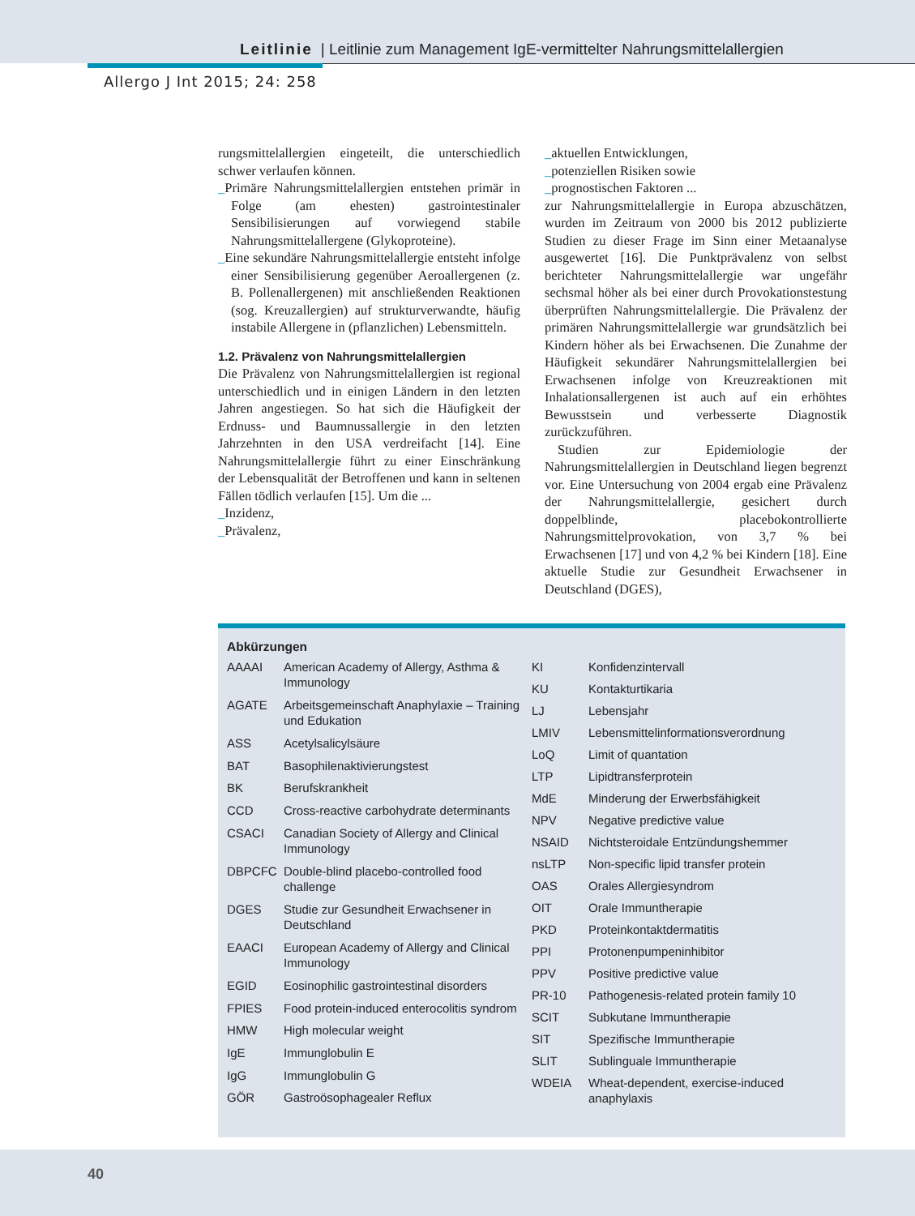Leitlinie | Leitlinie zum Management IgE-vermittelter Nahrungsmittelallergien
Allergo J Int 2015; 24: 258
rungsmittelallergien eingeteilt, die unterschiedlich schwer verlaufen können.
_Primäre Nahrungsmittelallergien entstehen primär in Folge (am ehesten) gastrointestinaler Sensibilisierungen auf vorwiegend stabile Nahrungsmittelallergene (Glykoproteine).
_Eine sekundäre Nahrungsmittelallergie entsteht infolge einer Sensibilisierung gegenüber Aeroallergenen (z. B. Pollenallergenen) mit anschließenden Reaktionen (sog. Kreuzallergien) auf strukturverwandte, häufig instabile Allergene in (pflanzlichen) Lebensmitteln.
1.2. Prävalenz von Nahrungsmittelallergien
Die Prävalenz von Nahrungsmittelallergien ist regional unterschiedlich und in einigen Ländern in den letzten Jahren angestiegen. So hat sich die Häufigkeit der Erdnuss- und Baumnussallergie in den letzten Jahrzehnten in den USA verdreifacht [14]. Eine Nahrungsmittelallergie führt zu einer Einschränkung der Lebensqualität der Betroffenen und kann in seltenen Fällen tödlich verlaufen [15]. Um die ...
_Inzidenz,
_Prävalenz,
_aktuellen Entwicklungen,
_potenziellen Risiken sowie
_prognostischen Faktoren ...
zur Nahrungsmittelallergie in Europa abzuschätzen, wurden im Zeitraum von 2000 bis 2012 publizierte Studien zu dieser Frage im Sinn einer Metaanalyse ausgewertet [16]. Die Punktprävalenz von selbst berichteter Nahrungsmittelallergie war ungefähr sechsmal höher als bei einer durch Provokationstestung überprüften Nahrungsmittelallergie. Die Prävalenz der primären Nahrungsmittelallergie war grundsätzlich bei Kindern höher als bei Erwachsenen. Die Zunahme der Häufigkeit sekundärer Nahrungsmittelallergien bei Erwachsenen infolge von Kreuzreaktionen mit Inhalationsallergenen ist auch auf ein erhöhtes Bewusstsein und verbesserte Diagnostik zurückzuführen.
Studien zur Epidemiologie der Nahrungsmittelallergien in Deutschland liegen begrenzt vor. Eine Untersuchung von 2004 ergab eine Prävalenz der Nahrungsmittelallergie, gesichert durch doppelblinde, placebokontrollierte Nahrungsmittelprovokation, von 3,7 % bei Erwachsenen [17] und von 4,2 % bei Kindern [18]. Eine aktuelle Studie zur Gesundheit Erwachsener in Deutschland (DGES),
Abkürzungen
| AAAAI | American Academy of Allergy, Asthma & Immunology |
| AGATE | Arbeitsgemeinschaft Anaphylaxie – Training und Edukation |
| ASS | Acetylsalicylsäure |
| BAT | Basophilenaktivierungstest |
| BK | Berufskrankheit |
| CCD | Cross-reactive carbohydrate determinants |
| CSACI | Canadian Society of Allergy and Clinical Immunology |
| DBPCFC | Double-blind placebo-controlled food challenge |
| DGES | Studie zur Gesundheit Erwachsener in Deutschland |
| EAACI | European Academy of Allergy and Clinical Immunology |
| EGID | Eosinophilic gastrointestinal disorders |
| FPIES | Food protein-induced enterocolitis syndrom |
| HMW | High molecular weight |
| IgE | Immunglobulin E |
| IgG | Immunglobulin G |
| GÖR | Gastroösophagealer Reflux |
| KI | Konfidenzintervall |
| KU | Kontakturtikaria |
| LJ | Lebensjahr |
| LMIV | Lebensmittelinformationsverordnung |
| LoQ | Limit of quantation |
| LTP | Lipidtransferprotein |
| MdE | Minderung der Erwerbsfähigkeit |
| NPV | Negative predictive value |
| NSAID | Nichtsteroidale Entzündungshemmer |
| nsLTP | Non-specific lipid transfer protein |
| OAS | Orales Allergiesyndrom |
| OIT | Orale Immuntherapie |
| PKD | Proteinkontaktdermatitis |
| PPI | Protonenpumpeninhibitor |
| PPV | Positive predictive value |
| PR-10 | Pathogenesis-related protein family 10 |
| SCIT | Subkutane Immuntherapie |
| SIT | Spezifische Immuntherapie |
| SLIT | Sublinguale Immuntherapie |
| WDEIA | Wheat-dependent, exercise-induced anaphylaxis |
40